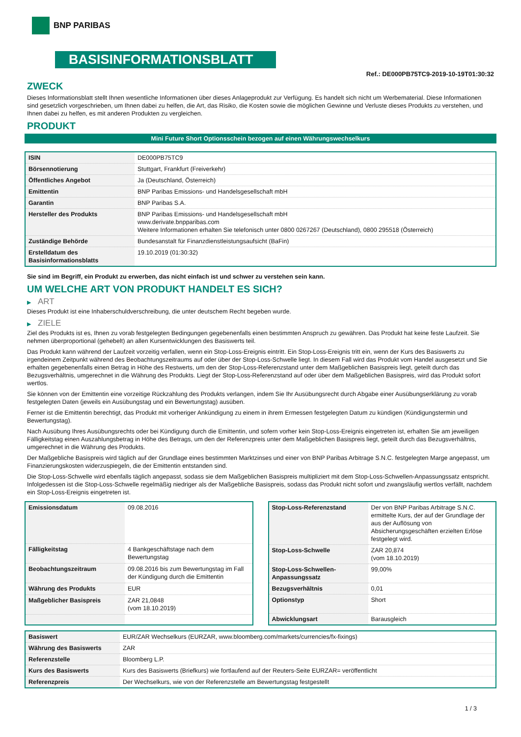BNP PARIBAS
BASISINFORMATIONSBLATT
Ref.: DE000PB75TC9-2019-10-19T01:30:32
ZWECK
Dieses Informationsblatt stellt Ihnen wesentliche Informationen über dieses Anlageprodukt zur Verfügung. Es handelt sich nicht um Werbematerial. Diese Informationen sind gesetzlich vorgeschrieben, um Ihnen dabei zu helfen, die Art, das Risiko, die Kosten sowie die möglichen Gewinne und Verluste dieses Produkts zu verstehen, und Ihnen dabei zu helfen, es mit anderen Produkten zu vergleichen.
PRODUKT
Mini Future Short Optionsschein bezogen auf einen Währungswechselkurs
| ISIN | DE000PB75TC9 |
| Börsennotierung | Stuttgart, Frankfurt (Freiverkehr) |
| Öffentliches Angebot | Ja (Deutschland, Österreich) |
| Emittentin | BNP Paribas Emissions- und Handelsgesellschaft mbH |
| Garantin | BNP Paribas S.A. |
| Hersteller des Produkts | BNP Paribas Emissions- und Handelsgesellschaft mbH www.derivate.bnpparibas.com Weitere Informationen erhalten Sie telefonisch unter 0800 0267267 (Deutschland), 0800 295518 (Österreich) |
| Zuständige Behörde | Bundesanstalt für Finanzdienstleistungsaufsicht (BaFin) |
| Erstelldatum des Basisinformationsblatts | 19.10.2019 (01:30:32) |
Sie sind im Begriff, ein Produkt zu erwerben, das nicht einfach ist und schwer zu verstehen sein kann.
UM WELCHE ART VON PRODUKT HANDELT ES SICH?
▶ ART
Dieses Produkt ist eine Inhaberschuldverschreibung, die unter deutschem Recht begeben wurde.
▶ ZIELE
Ziel des Produkts ist es, Ihnen zu vorab festgelegten Bedingungen gegebenenfalls einen bestimmten Anspruch zu gewähren. Das Produkt hat keine feste Laufzeit. Sie nehmen überproportional (gehebelt) an allen Kursentwicklungen des Basiswerts teil.
Das Produkt kann während der Laufzeit vorzeitig verfallen, wenn ein Stop-Loss-Ereignis eintritt. Ein Stop-Loss-Ereignis tritt ein, wenn der Kurs des Basiswerts zu irgendeinem Zeitpunkt während des Beobachtungszeitraums auf oder über der Stop-Loss-Schwelle liegt. In diesem Fall wird das Produkt vom Handel ausgesetzt und Sie erhalten gegebenenfalls einen Betrag in Höhe des Restwerts, um den der Stop-Loss-Referenzstand unter dem Maßgeblichen Basispreis liegt, geteilt durch das Bezugsverhältnis, umgerechnet in die Währung des Produkts. Liegt der Stop-Loss-Referenzstand auf oder über dem Maßgeblichen Basispreis, wird das Produkt sofort wertlos.
Sie können von der Emittentin eine vorzeitige Rückzahlung des Produkts verlangen, indem Sie Ihr Ausübungsrecht durch Abgabe einer Ausübungserklärung zu vorab festgelegten Daten (jeweils ein Ausübungstag und ein Bewertungstag) ausüben.
Ferner ist die Emittentin berechtigt, das Produkt mit vorheriger Ankündigung zu einem in ihrem Ermessen festgelegten Datum zu kündigen (Kündigungstermin und Bewertungstag).
Nach Ausübung Ihres Ausübungsrechts oder bei Kündigung durch die Emittentin, und sofern vorher kein Stop-Loss-Ereignis eingetreten ist, erhalten Sie am jeweiligen Fälligkeitstag einen Auszahlungsbetrag in Höhe des Betrags, um den der Referenzpreis unter dem Maßgeblichen Basispreis liegt, geteilt durch das Bezugsverhältnis, umgerechnet in die Währung des Produkts.
Der Maßgebliche Basispreis wird täglich auf der Grundlage eines bestimmten Marktzinses und einer von BNP Paribas Arbitrage S.N.C. festgelegten Marge angepasst, um Finanzierungskosten widerzuspiegeln, die der Emittentin entstanden sind.
Die Stop-Loss-Schwelle wird ebenfalls täglich angepasst, sodass sie dem Maßgeblichen Basispreis multipliziert mit dem Stop-Loss-Schwellen-Anpassungssatz entspricht. Infolgedessen ist die Stop-Loss-Schwelle regelmäßig niedriger als der Maßgebliche Basispreis, sodass das Produkt nicht sofort und zwangsläufig wertlos verfällt, nachdem ein Stop-Loss-Ereignis eingetreten ist.
| Emissionsdatum | 09.08.2016 |
| Fälligkeitstag | 4 Bankgeschäftstage nach dem Bewertungstag |
| Beobachtungszeitraum | 09.08.2016 bis zum Bewertungstag im Fall der Kündigung durch die Emittentin |
| Währung des Produkts | EUR |
| Maßgeblicher Basispreis | ZAR 21,0848 (vom 18.10.2019) |
| Stop-Loss-Referenzstand | Der von BNP Paribas Arbitrage S.N.C. ermittelte Kurs, der auf der Grundlage der aus der Auflösung von Absicherungsgeschäften erzielten Erlöse festgelegt wird. |
| Stop-Loss-Schwelle | ZAR 20,874 (vom 18.10.2019) |
| Stop-Loss-Schwellen-Anpassungssatz | 99,00% |
| Bezugsverhältnis | 0,01 |
| Optionstyp | Short |
| Abwicklungsart | Barausgleich |
| Basiswert | EUR/ZAR Wechselkurs (EURZAR, www.bloomberg.com/markets/currencies/fx-fixings) |
| Währung des Basiswerts | ZAR |
| Referenzstelle | Bloomberg L.P. |
| Kurs des Basiswerts | Kurs des Basiswerts (Briefkurs) wie fortlaufend auf der Reuters-Seite EURZAR= veröffentlicht |
| Referenzpreis | Der Wechselkurs, wie von der Referenzstelle am Bewertungstag festgestellt |
1 / 3